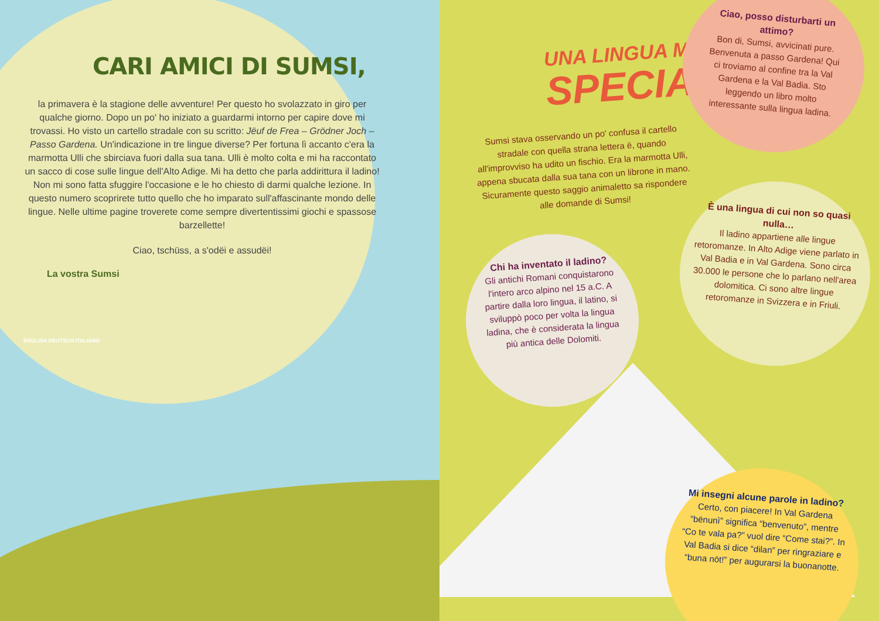CARI AMICI DI SUMSI,
la primavera è la stagione delle avventure! Per questo ho svolazzato in giro per qualche giorno. Dopo un po' ho iniziato a guardarmi intorno per capire dove mi trovassi. Ho visto un cartello stradale con su scritto: Jëuf de Frea – Grödner Joch – Passo Gardena. Un'indicazione in tre lingue diverse? Per fortuna lì accanto c'era la marmotta Ulli che sbirciava fuori dalla sua tana. Ulli è molto colta e mi ha raccontato un sacco di cose sulle lingue dell'Alto Adige. Mi ha detto che parla addirittura il ladino! Non mi sono fatta sfuggire l'occasione e le ho chiesto di darmi qualche lezione. In questo numero scoprirete tutto quello che ho imparato sull'affascinante mondo delle lingue. Nelle ultime pagine troverete come sempre divertentissimi giochi e spassose barzellette!
Ciao, tschüss, a s'odëi e assudëi!
La vostra Sumsi
ENGLISH DEUTSCH ITALIANO
UNA LINGUA MOLTO
SPECIALE
Sumsi stava osservando un po' confusa il cartello stradale con quella strana lettera ë, quando all'improvviso ha udito un fischio. Era la marmotta Ulli, appena sbucata dalla sua tana con un librone in mano. Sicuramente questo saggio animaletto sa rispondere alle domande di Sumsi!
Ciao, posso disturbarti un attimo?
Bon di, Sumsi, avvicinati pure. Benvenuta a passo Gardena! Qui ci troviamo al confine tra la Val Gardena e la Val Badia. Sto leggendo un libro molto interessante sulla lingua ladina.
Chi ha inventato il ladino?
Gli antichi Romani conquistarono l'intero arco alpino nel 15 a.C. A partire dalla loro lingua, il latino, si sviluppò poco per volta la lingua ladina, che è considerata la lingua più antica delle Dolomiti.
È una lingua di cui non so quasi nulla…
Il ladino appartiene alle lingue retoromanze. In Alto Adige viene parlato in Val Badia e in Val Gardena. Sono circa 30.000 le persone che lo parlano nell'area dolomitica. Ci sono altre lingue retoromanze in Svizzera e in Friuli.
Mi insegni alcune parole in ladino?
Certo, con piacere! In Val Gardena “bënunì” significa “benvenuto”, mentre “Co te vala pa?” vuol dire “Come stai?”. In Val Badia si dice “dilan” per ringraziare e “buna nöt!” per augurarsi la buonanotte.